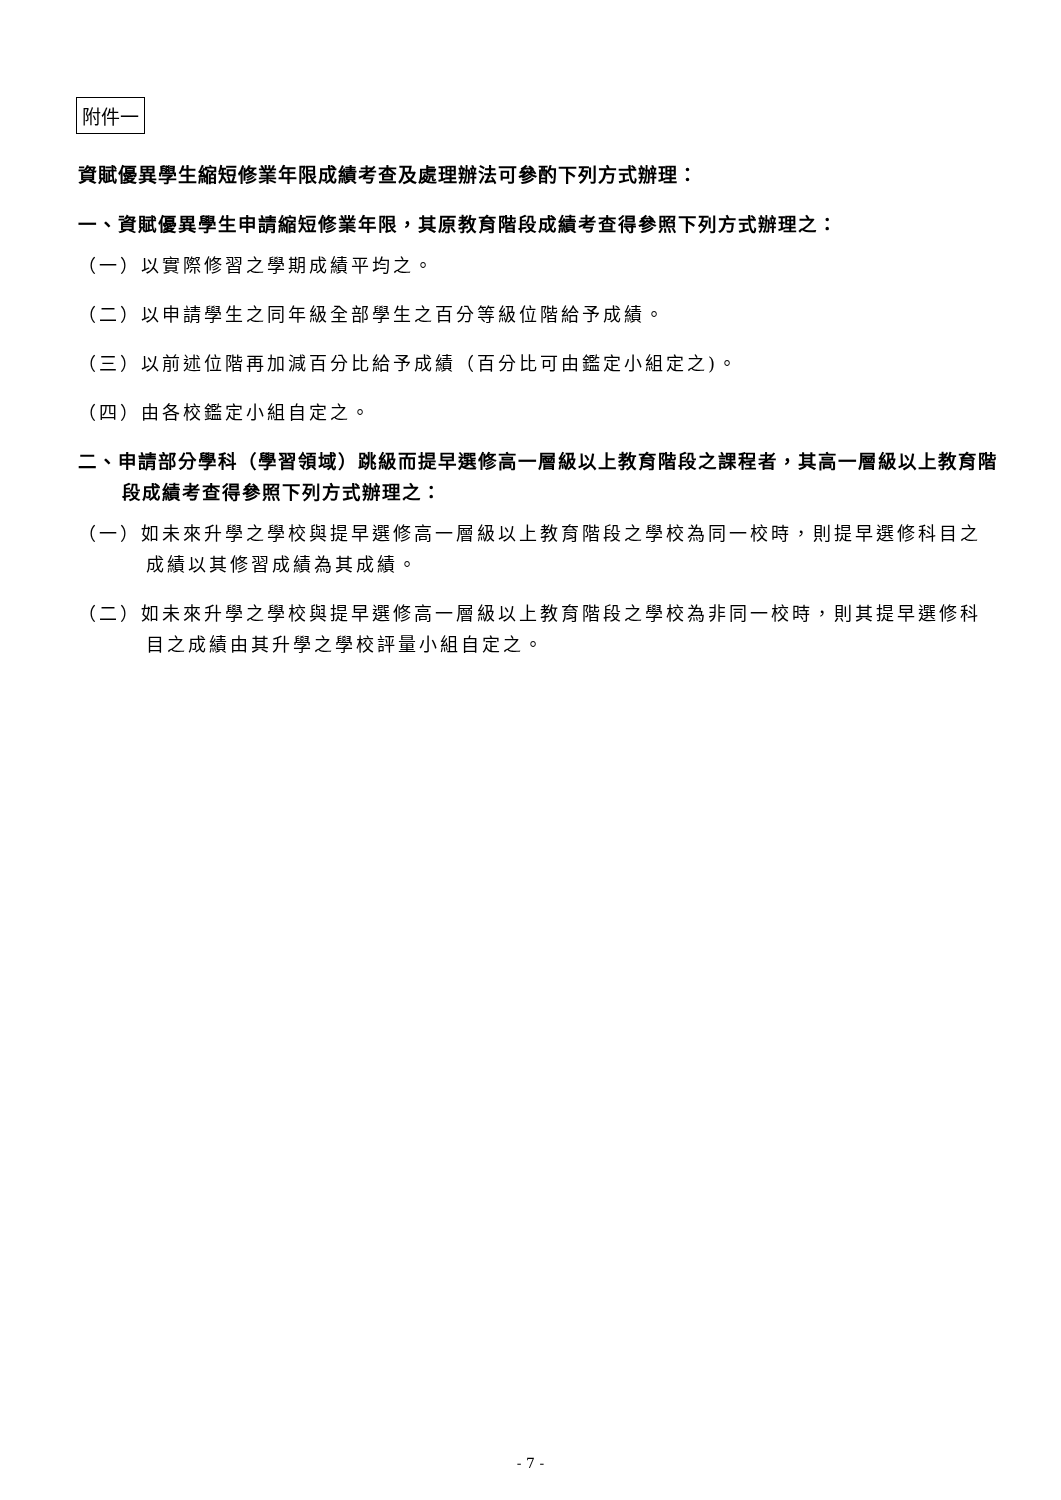附件一
資賦優異學生縮短修業年限成績考查及處理辦法可參酌下列方式辦理：
一、資賦優異學生申請縮短修業年限，其原教育階段成績考查得參照下列方式辦理之：
（一）以實際修習之學期成績平均之。
（二）以申請學生之同年級全部學生之百分等級位階給予成績。
（三）以前述位階再加減百分比給予成績（百分比可由鑑定小組定之)。
（四）由各校鑑定小組自定之。
二、申請部分學科（學習領域）跳級而提早選修高一層級以上教育階段之課程者，其高一層級以上教育階段成績考查得參照下列方式辦理之：
（一）如未來升學之學校與提早選修高一層級以上教育階段之學校為同一校時，則提早選修科目之成績以其修習成績為其成績。
（二）如未來升學之學校與提早選修高一層級以上教育階段之學校為非同一校時，則其提早選修科目之成績由其升學之學校評量小組自定之。
- 7 -